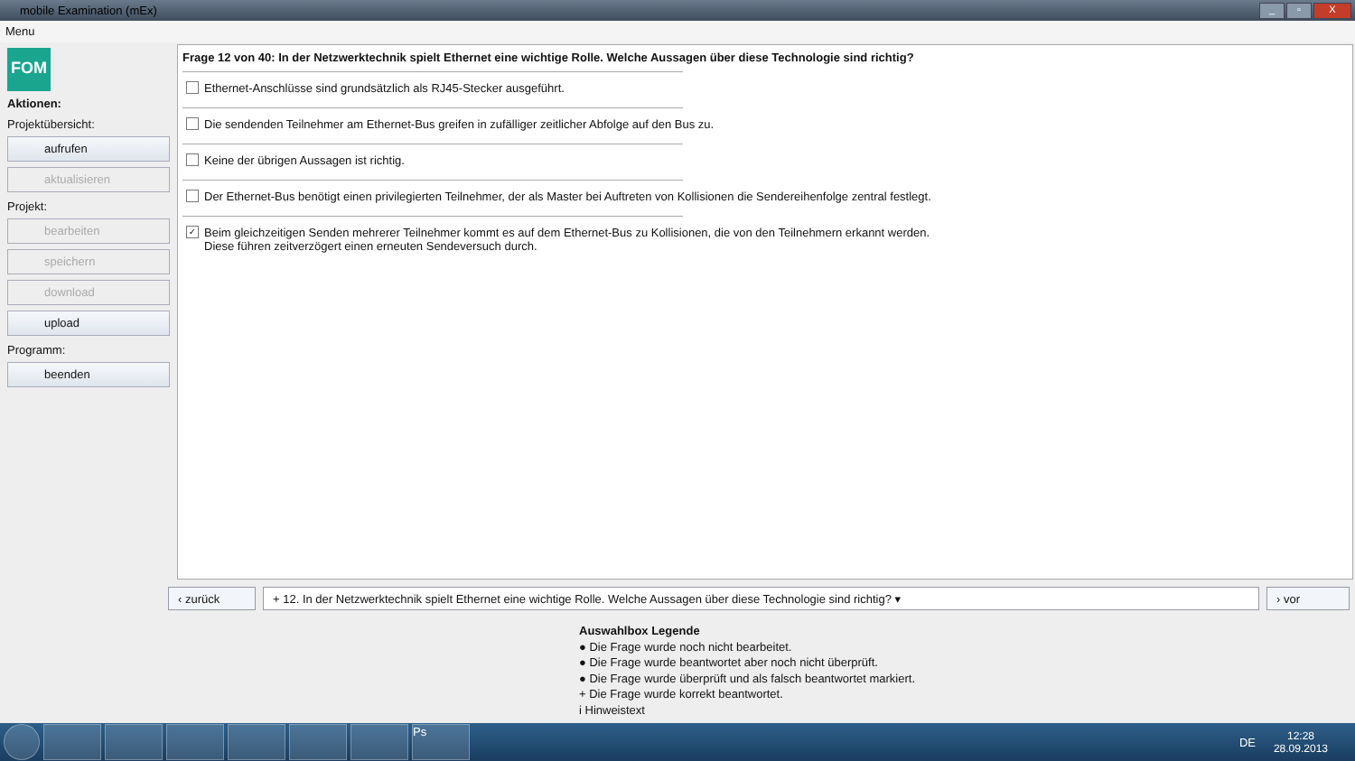mobile Examination (mEx)
_ ▫ X
Menu
FOM
Aktionen:
Projektübersicht:
aufrufen
aktualisieren
Projekt:
bearbeiten
speichern
download
upload
Programm:
beenden
Frage 12 von 40: In der Netzwerktechnik spielt Ethernet eine wichtige Rolle. Welche Aussagen über diese Technologie sind richtig?
Ethernet-Anschlüsse sind grundsätzlich als RJ45-Stecker ausgeführt.
Die sendenden Teilnehmer am Ethernet-Bus greifen in zufälliger zeitlicher Abfolge auf den Bus zu.
Keine der übrigen Aussagen ist richtig.
Der Ethernet-Bus benötigt einen privilegierten Teilnehmer, der als Master bei Auftreten von Kollisionen die Sendereihenfolge zentral festlegt.
✓ Beim gleichzeitigen Senden mehrerer Teilnehmer kommt es auf dem Ethernet-Bus zu Kollisionen, die von den Teilnehmern erkannt werden.
Diese führen zeitverzögert einen erneuten Sendeversuch durch.
‹ zurück + 12. In der Netzwerktechnik spielt Ethernet eine wichtige Rolle. Welche Aussagen über diese Technologie sind richtig? ▾
› vor
Auswahlbox Legende
● Die Frage wurde noch nicht bearbeitet.
● Die Frage wurde beantwortet aber noch nicht überprüft.
● Die Frage wurde überprüft und als falsch beantwortet markiert.
+ Die Frage wurde korrekt beantwortet.
i Hinweistext
Ps
DE
12:28
28.09.2013